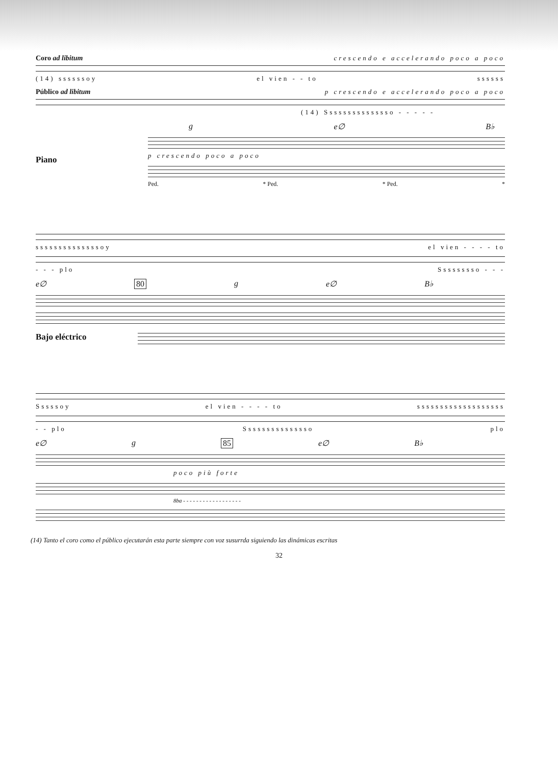Coro ad libitum crescendo e accelerando poco a poco
(14) ssssssoy el vien - - to ssssss
Público ad libitum p crescendo e accelerando poco a poco
(14) Sssssssssssssso - - - - -
g e∅ B♭
Piano
p crescendo poco a poco
Ped. * Ped. * Ped. *
ssssssssssssssoy el vien - - - - to
- - - plo Sssssssso - - -
e∅ 80 g e∅ B♭
Bajo eléctrico
Sssssoy el vien - - - - to sssssssssssssssssss
- - plo Sssssssssssssso plo
e∅ g 85 e∅ B♭
poco più forte
8ba - - - - - - - - - - - - - - - - - -
(14) Tanto el coro como el público ejecutarán esta parte siempre con voz susurrda siguiendo las dinámicas escritas
32